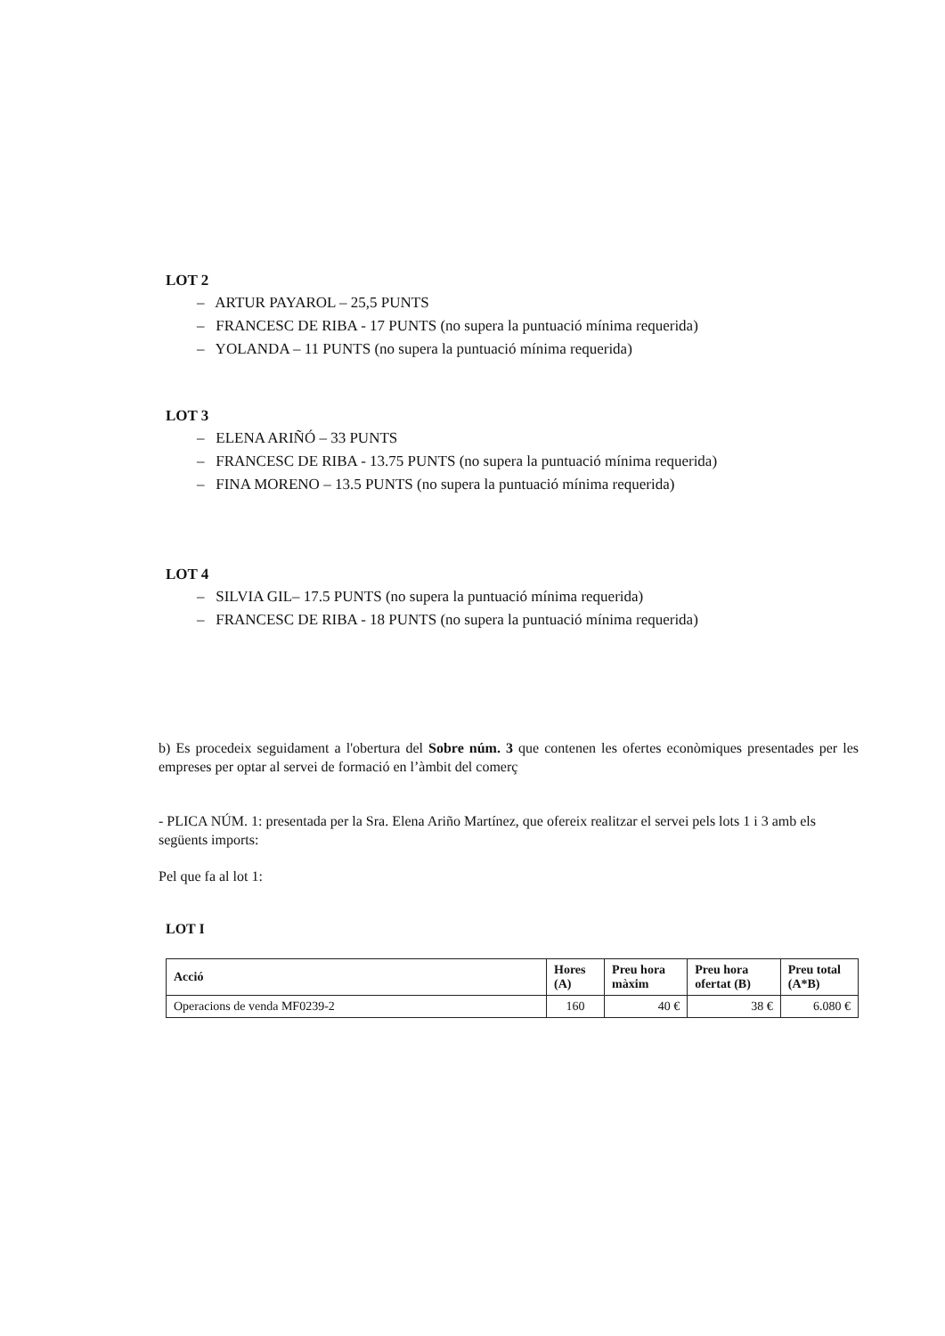LOT 2
– ARTUR PAYAROL – 25,5 PUNTS
– FRANCESC DE RIBA - 17 PUNTS (no supera la puntuació mínima requerida)
– YOLANDA – 11 PUNTS (no supera la puntuació mínima requerida)
LOT 3
– ELENA ARIÑÓ – 33 PUNTS
– FRANCESC DE RIBA - 13.75 PUNTS (no supera la puntuació mínima requerida)
– FINA MORENO – 13.5 PUNTS (no supera la puntuació mínima requerida)
LOT 4
– SILVIA GIL– 17.5 PUNTS (no supera la puntuació mínima requerida)
– FRANCESC DE RIBA - 18 PUNTS (no supera la puntuació mínima requerida)
b) Es procedeix seguidament a l'obertura del Sobre núm. 3 que contenen les ofertes econòmiques presentades per les empreses per optar al servei de formació en l’àmbit del comerç
- PLICA NÚM. 1: presentada per la Sra. Elena Ariño Martínez, que ofereix realitzar el servei pels lots 1 i 3 amb els següents imports:
Pel que fa al lot 1:
LOT I
| Acció | Hores (A) | Preu hora màxim | Preu hora ofertat (B) | Preu total (A*B) |
| --- | --- | --- | --- | --- |
| Operacions de venda MF0239-2 | 160 | 40 € | 38 € | 6.080 € |